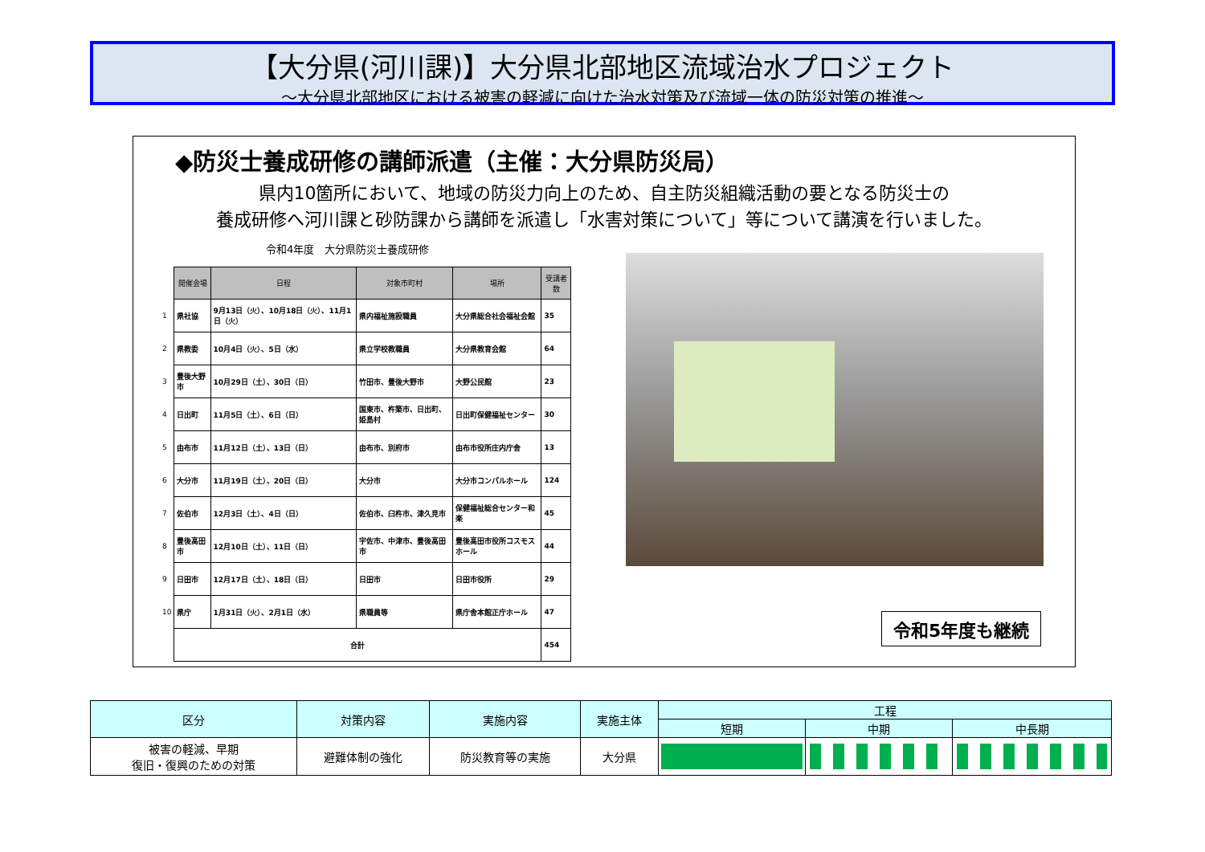【大分県(河川課)】大分県北部地区流域治水プロジェクト
～大分県北部地区における被害の軽減に向けた治水対策及び流域一体の防災対策の推進～
◆防災士養成研修の講師派遣（主催：大分県防災局）
県内10箇所において、地域の防災力向上のため、自主防災組織活動の要となる防災士の
養成研修へ河川課と砂防課から講師を派遣し「水害対策について」等について講演を行いました。
令和4年度　大分県防災士養成研修
| | 開催会場 | 日程 | 対象市町村 | 場所 | 受講者数 |
| 1 | 県社協 | 9月13日（火）、10月18日（火）、11月1日（火） | 県内福祉施設職員 | 大分県総合社会福祉会館 | 35 |
| 2 | 県教委 | 10月4日（火）、5日（水） | 県立学校教職員 | 大分県教育会館 | 64 |
| 3 | 豊後大野市 | 10月29日（土）、30日（日） | 竹田市、豊後大野市 | 大野公民館 | 23 |
| 4 | 日出町 | 11月5日（土）、6日（日） | 国東市、杵築市、日出町、姫島村 | 日出町保健福祉センター | 30 |
| 5 | 由布市 | 11月12日（土）、13日（日） | 由布市、別府市 | 由布市役所庄内庁舎 | 13 |
| 6 | 大分市 | 11月19日（土）、20日（日） | 大分市 | 大分市コンパルホール | 124 |
| 7 | 佐伯市 | 12月3日（土）、4日（日） | 佐伯市、臼杵市、津久見市 | 保健福祉総合センター和楽 | 45 |
| 8 | 豊後高田市 | 12月10日（土）、11日（日） | 宇佐市、中津市、豊後高田市 | 豊後高田市役所コスモスホール | 44 |
| 9 | 日田市 | 12月17日（土）、18日（日） | 日田市 | 日田市役所 | 29 |
| 10 | 県庁 | 1月31日（火）、2月1日（水） | 県職員等 | 県庁舎本館正庁ホール | 47 |
| | 合計 | | | | 454 |
令和5年度も継続
| 区分 | 対策内容 | 実施内容 | 実施主体 | 工程 | | |
| --- | --- | --- | --- | --- | --- | --- |
| | | | | 短期 | 中期 | 中長期 |
| 被害の軽減、早期 復旧・復興のための対策 | 避難体制の強化 | 防災教育等の実施 | 大分県 | | | |